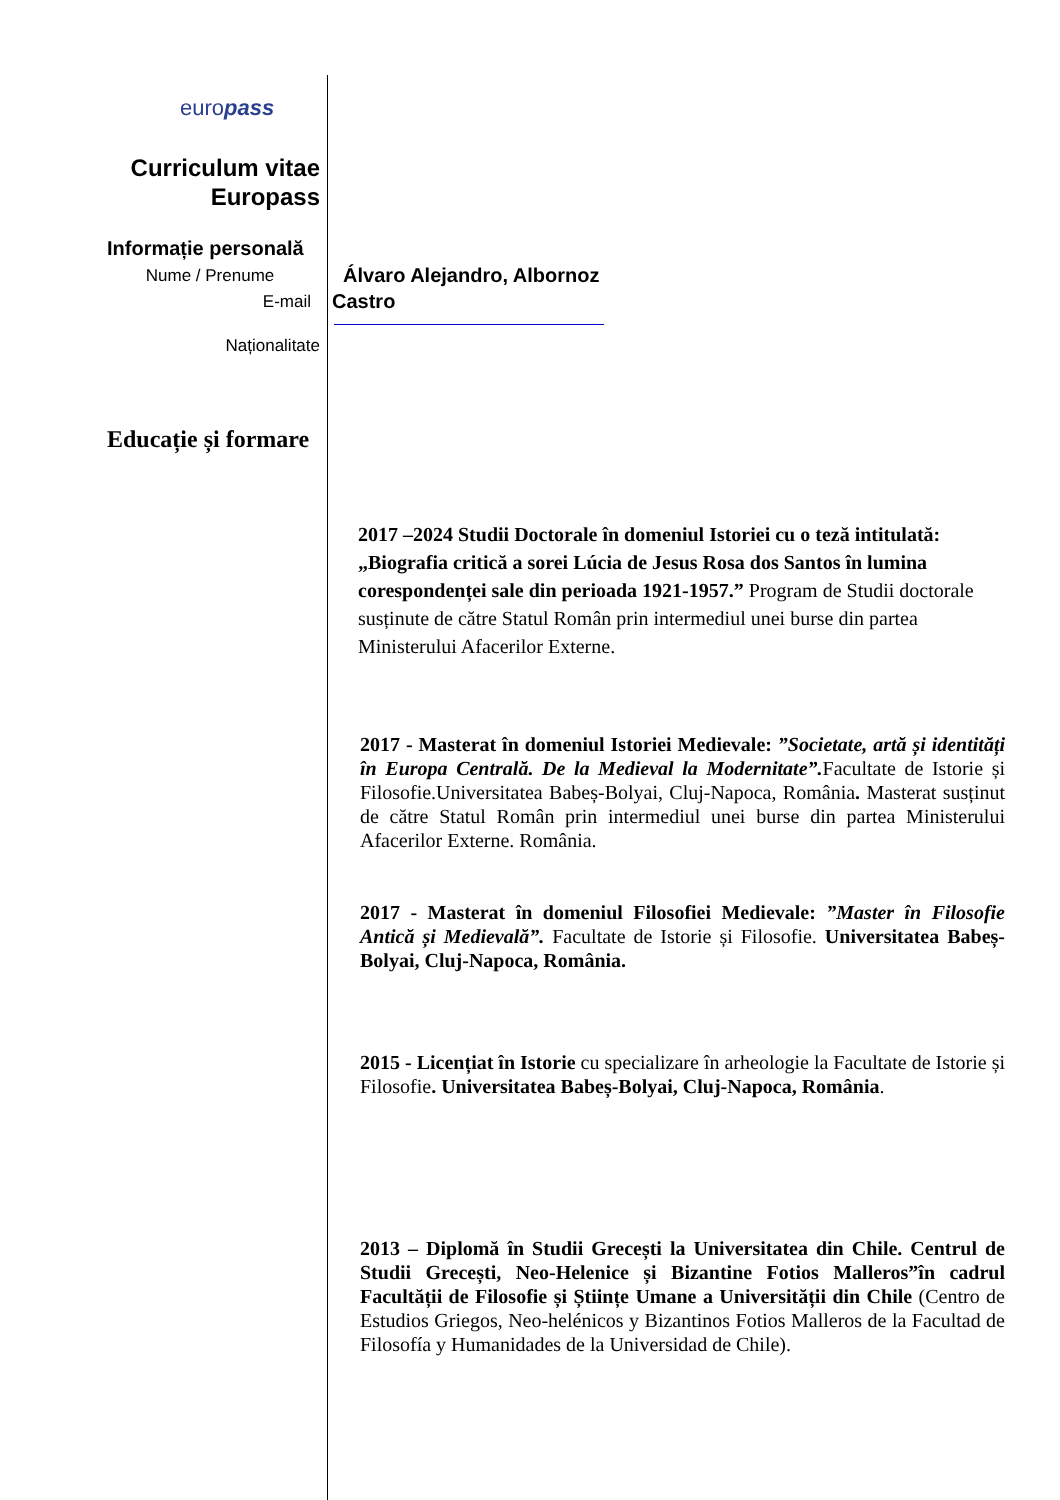europass
Curriculum vitae
Europass
Informație personală
Nume / Prenume
E-mail
Naționalitate
Educație și formare
Álvaro Alejandro, Albornoz
Castro
2017 –2024 Studii Doctorale în domeniul Istoriei cu o teză intitulată: „Biografia critică a sorei Lúcia de Jesus Rosa dos Santos în lumina corespondenței sale din perioada 1921-1957.” Program de Studii doctorale susținute de către Statul Român prin intermediul unei burse din partea Ministerului Afacerilor Externe.
2017 - Masterat în domeniul Istoriei Medievale: ”Societate, artă și identități în Europa Centrală. De la Medieval la Modernitate”. Facultate de Istorie și Filosofie.Universitatea Babeș-Bolyai, Cluj-Napoca, România. Masterat susținut de către Statul Român prin intermediul unei burse din partea Ministerului Afacerilor Externe. România.
2017 - Masterat în domeniul Filosofiei Medievale: ”Master în Filosofie Antică și Medievală”. Facultate de Istorie și Filosofie. Universitatea Babeș-Bolyai, Cluj-Napoca, România.
2015 - Licențiat în Istorie cu specializare în arheologie la Facultate de Istorie și Filosofie. Universitatea Babeș-Bolyai, Cluj-Napoca, România.
2013 – Diplomă în Studii Grecești la Universitatea din Chile. Centrul de Studii Grecești, Neo-Helenice și Bizantine Fotios Malleros”în cadrul Facultății de Filosofie și Științe Umane a Universității din Chile (Centro de Estudios Griegos, Neo-helénicos y Bizantinos Fotios Malleros de la Facultad de Filosofía y Humanidades de la Universidad de Chile).